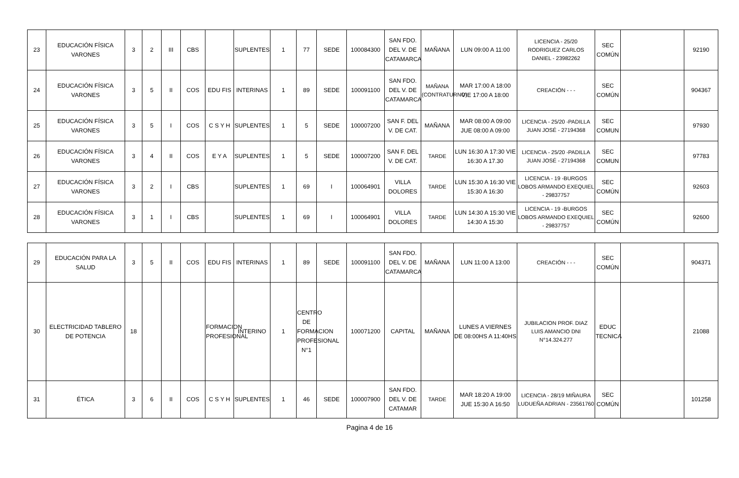| 23 | EDUCACIÓN FÍSICA VARONES | 3 | 2 | III | CBS | | SUPLENTES | 1 | 77 | SEDE | 100084300 | SAN FDO. DEL V. DE CATAMARCA | MAÑANA | LUN 09:00 A 11:00 | LICENCIA - 25/20 RODRIGUEZ CARLOS DANIEL - 23982262 | SEC COMÚN | | 92190 |
| 24 | EDUCACIÓN FÍSICA VARONES | 3 | 5 | II | COS | EDU FIS | INTERINAS | 1 | 89 | SEDE | 100091100 | SAN FDO. DEL V. DE CATAMARCA | MAÑANA (CONTRATURNO) | MAR 17:00 A 18:00 VIE 17:00 A 18:00 | CREACIÓN - - - | SEC COMÚN | | 904367 |
| 25 | EDUCACIÓN FÍSICA VARONES | 3 | 5 | I | COS | C S Y H | SUPLENTES | 1 | 5 | SEDE | 100007200 | SAN F. DEL V. DE CAT. | MAÑANA | MAR 08:00 A 09:00 JUE 08:00 A 09:00 | LICENCIA - 25/20 -PADILLA JUAN JOSÉ - 27194368 | SEC COMUN | | 97930 |
| 26 | EDUCACIÓN FÍSICA VARONES | 3 | 4 | II | COS | E Y A | SUPLENTES | 1 | 5 | SEDE | 100007200 | SAN F. DEL V. DE CAT. | TARDE | LUN 16:30 A 17:30 VIE 16:30 A 17.30 | LICENCIA - 25/20 -PADILLA JUAN JOSÉ - 27194368 | SEC COMUN | | 97783 |
| 27 | EDUCACIÓN FÍSICA VARONES | 3 | 2 | I | CBS | | SUPLENTES | 1 | 69 | I | 100064901 | VILLA DOLORES | TARDE | LUN 15:30 A 16:30 VIE 15:30 A 16:30 | LICENCIA - 19 -BURGOS LOBOS ARMANDO EXEQUIEL - 29837757 | SEC COMÚN | | 92603 |
| 28 | EDUCACIÓN FÍSICA VARONES | 3 | 1 | I | CBS | | SUPLENTES | 1 | 69 | I | 100064901 | VILLA DOLORES | TARDE | LUN 14:30 A 15:30 VIE 14:30 A 15:30 | LICENCIA - 19 -BURGOS LOBOS ARMANDO EXEQUIEL - 29837757 | SEC COMÚN | | 92600 |
| 29 | EDUCACIÓN PARA LA SALUD | 3 | 5 | II | COS | EDU FIS | INTERINAS | 1 | 89 | SEDE | 100091100 | SAN FDO. DEL V. DE CATAMARCA | MAÑANA | LUN 11:00 A 13:00 | CREACIÓN - - - | SEC COMÚN | | 904371 |
| 30 | ELECTRICIDAD TABLERO DE POTENCIA | 18 | | | | FORMACION PROFESIONAL | INTERINO | 1 | CENTRO DE FORMACION PROFESIONAL N°1 | | 100071200 | CAPITAL | MAÑANA | LUNES A VIERNES DE 08:00HS A 11:40HS | JUBILACION PROF. DIAZ LUIS AMANCIO DNI N°14.324.277 | EDUC TECNICA | | 21088 |
| 31 | ÉTICA | 3 | 6 | II | COS | C S Y H | SUPLENTES | 1 | 46 | SEDE | 100007900 | SAN FDO. DEL V. DE CATAMAR | TARDE | MAR 18:20 A 19:00 JUE 15:30 A 16:50 | LICENCIA - 28/19 MIÑAURA LUDUEÑA ADRIAN - 23561760 | SEC COMÚN | | 101258 |
Pagina 4 de 16